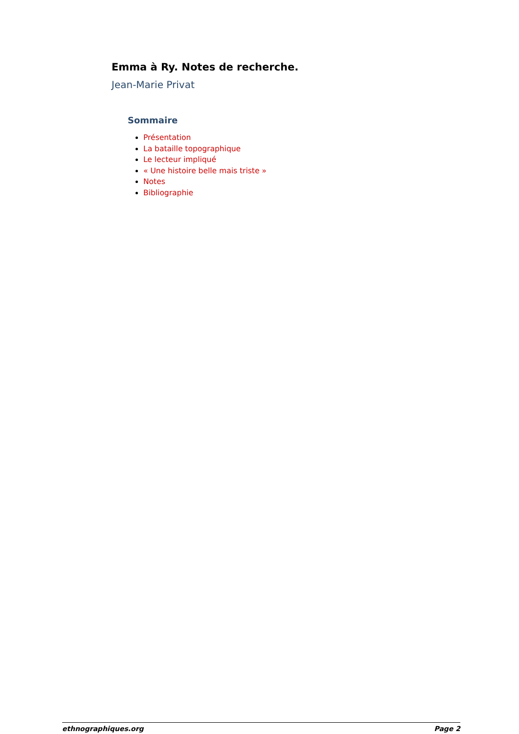Emma à Ry. Notes de recherche.
Jean-Marie Privat
Sommaire
Présentation
La bataille topographique
Le lecteur impliqué
« Une histoire belle mais triste »
Notes
Bibliographie
ethnographiques.org Page 2